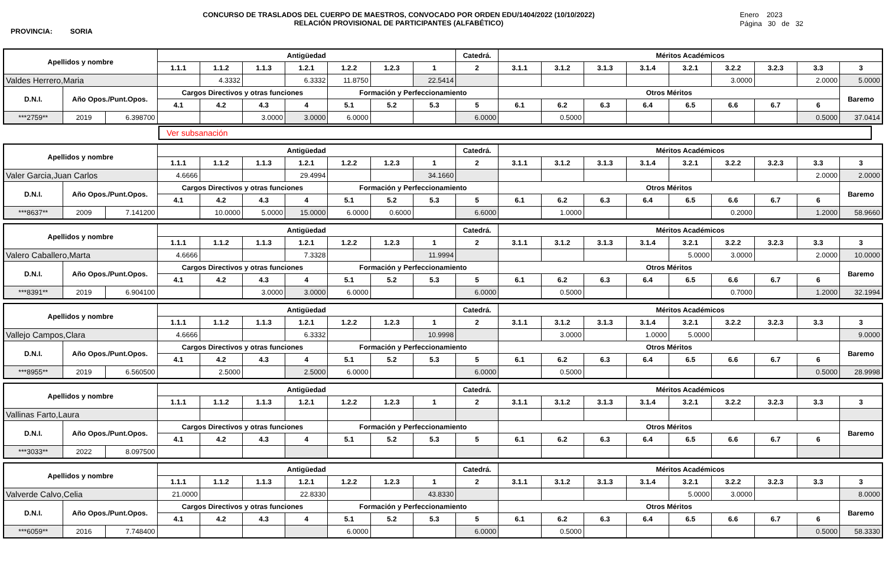CONCURSO DE TRASLADOS DEL CUERPO DE MAESTROS, CONVOCADO POR ORDEN EDU/1404/2022 (10/10/2022)
RELACIÓN PROVISIONAL DE PARTICIPANTES (ALFABÉTICO)
Enero 2023
Página 30 de 32
PROVINCIA: SORIA
| Apellidos y nombre | | | Antigüedad | | | | | | | Catedrá. | Méritos Académicos | | | | | | | | |
| --- | --- | --- | --- | --- | --- | --- | --- | --- | --- | --- | --- | --- | --- | --- | --- | --- | --- | --- | --- |
| | | | 1.1.1 | 1.1.2 | 1.1.3 | 1.2.1 | 1.2.2 | 1.2.3 | 1 | 2 | 3.1.1 | 3.1.2 | 3.1.3 | 3.1.4 | 3.2.1 | 3.2.2 | 3.2.3 | 3.3 | 3 |
| Valdes Herrero,Maria | | | | 4.3332 | | 6.3332 | 11.8750 | | 22.5414 | | | | | | | 3.0000 | | 2.0000 | 5.0000 |
| D.N.I. | Año Opos./Punt.Opos. | | Cargos Directivos y otras funciones | | | | Formación y Perfeccionamiento | | | | Otros Méritos | | | | | | | | Baremo |
| | | | 4.1 | 4.2 | 4.3 | 4 | 5.1 | 5.2 | 5.3 | 5 | 6.1 | 6.2 | 6.3 | 6.4 | 6.5 | 6.6 | 6.7 | 6 | |
| ***2759** | 2019 | 6.398700 | | | 3.0000 | 3.0000 | 6.0000 | | | 6.0000 | | 0.5000 | | | | | | 0.5000 | 37.0414 |
Ver subsanación
| Apellidos y nombre | | | Antigüedad | | | | | | | Catedrá. | Méritos Académicos | | | | | | | | |
| --- | --- | --- | --- | --- | --- | --- | --- | --- | --- | --- | --- | --- | --- | --- | --- | --- | --- | --- | --- |
| | | | 1.1.1 | 1.1.2 | 1.1.3 | 1.2.1 | 1.2.2 | 1.2.3 | 1 | 2 | 3.1.1 | 3.1.2 | 3.1.3 | 3.1.4 | 3.2.1 | 3.2.2 | 3.2.3 | 3.3 | 3 |
| Valer Garcia,Juan Carlos | | | 4.6666 | | | 29.4994 | | | 34.1660 | | | | | | | | | 2.0000 | 2.0000 |
| D.N.I. | Año Opos./Punt.Opos. | | Cargos Directivos y otras funciones | | | | Formación y Perfeccionamiento | | | | Otros Méritos | | | | | | | | Baremo |
| | | | 4.1 | 4.2 | 4.3 | 4 | 5.1 | 5.2 | 5.3 | 5 | 6.1 | 6.2 | 6.3 | 6.4 | 6.5 | 6.6 | 6.7 | 6 | |
| ***8637** | 2009 | 7.141200 | | 10.0000 | 5.0000 | 15.0000 | 6.0000 | 0.6000 | | 6.6000 | | 1.0000 | | | | 0.2000 | | 1.2000 | 58.9660 |
| Apellidos y nombre | | | Antigüedad | | | | | | | Catedrá. | Méritos Académicos | | | | | | | | |
| --- | --- | --- | --- | --- | --- | --- | --- | --- | --- | --- | --- | --- | --- | --- | --- | --- | --- | --- | --- |
| | | | 1.1.1 | 1.1.2 | 1.1.3 | 1.2.1 | 1.2.2 | 1.2.3 | 1 | 2 | 3.1.1 | 3.1.2 | 3.1.3 | 3.1.4 | 3.2.1 | 3.2.2 | 3.2.3 | 3.3 | 3 |
| Valero Caballero,Marta | | | 4.6666 | | | 7.3328 | | | 11.9994 | | | | | | 5.0000 | 3.0000 | | 2.0000 | 10.0000 |
| D.N.I. | Año Opos./Punt.Opos. | | Cargos Directivos y otras funciones | | | | Formación y Perfeccionamiento | | | | Otros Méritos | | | | | | | | Baremo |
| | | | 4.1 | 4.2 | 4.3 | 4 | 5.1 | 5.2 | 5.3 | 5 | 6.1 | 6.2 | 6.3 | 6.4 | 6.5 | 6.6 | 6.7 | 6 | |
| ***8391** | 2019 | 6.904100 | | | 3.0000 | 3.0000 | 6.0000 | | | 6.0000 | | 0.5000 | | | | 0.7000 | | 1.2000 | 32.1994 |
| Apellidos y nombre | | | Antigüedad | | | | | | | Catedrá. | Méritos Académicos | | | | | | | | |
| --- | --- | --- | --- | --- | --- | --- | --- | --- | --- | --- | --- | --- | --- | --- | --- | --- | --- | --- | --- |
| | | | 1.1.1 | 1.1.2 | 1.1.3 | 1.2.1 | 1.2.2 | 1.2.3 | 1 | 2 | 3.1.1 | 3.1.2 | 3.1.3 | 3.1.4 | 3.2.1 | 3.2.2 | 3.2.3 | 3.3 | 3 |
| Vallejo Campos,Clara | | | 4.6666 | | | 6.3332 | | | 10.9998 | | | 3.0000 | | 1.0000 | 5.0000 | | | | 9.0000 |
| D.N.I. | Año Opos./Punt.Opos. | | Cargos Directivos y otras funciones | | | | Formación y Perfeccionamiento | | | | Otros Méritos | | | | | | | | Baremo |
| | | | 4.1 | 4.2 | 4.3 | 4 | 5.1 | 5.2 | 5.3 | 5 | 6.1 | 6.2 | 6.3 | 6.4 | 6.5 | 6.6 | 6.7 | 6 | |
| ***8955** | 2019 | 6.560500 | | 2.5000 | | 2.5000 | 6.0000 | | | 6.0000 | | 0.5000 | | | | | | 0.5000 | 28.9998 |
| Apellidos y nombre | | | Antigüedad | | | | | | | Catedrá. | Méritos Académicos | | | | | | | | |
| --- | --- | --- | --- | --- | --- | --- | --- | --- | --- | --- | --- | --- | --- | --- | --- | --- | --- | --- | --- |
| | | | 1.1.1 | 1.1.2 | 1.1.3 | 1.2.1 | 1.2.2 | 1.2.3 | 1 | 2 | 3.1.1 | 3.1.2 | 3.1.3 | 3.1.4 | 3.2.1 | 3.2.2 | 3.2.3 | 3.3 | 3 |
| Vallinas Farto,Laura | | | | | | | | | | | | | | | | | | | |
| D.N.I. | Año Opos./Punt.Opos. | | Cargos Directivos y otras funciones | | | | Formación y Perfeccionamiento | | | | Otros Méritos | | | | | | | | Baremo |
| | | | 4.1 | 4.2 | 4.3 | 4 | 5.1 | 5.2 | 5.3 | 5 | 6.1 | 6.2 | 6.3 | 6.4 | 6.5 | 6.6 | 6.7 | 6 | |
| ***3033** | 2022 | 8.097500 | | | | | | | | | | | | | | | | | |
| Apellidos y nombre | | | Antigüedad | | | | | | | Catedrá. | Méritos Académicos | | | | | | | | |
| --- | --- | --- | --- | --- | --- | --- | --- | --- | --- | --- | --- | --- | --- | --- | --- | --- | --- | --- | --- |
| | | | 1.1.1 | 1.1.2 | 1.1.3 | 1.2.1 | 1.2.2 | 1.2.3 | 1 | 2 | 3.1.1 | 3.1.2 | 3.1.3 | 3.1.4 | 3.2.1 | 3.2.2 | 3.2.3 | 3.3 | 3 |
| Valverde Calvo,Celia | | | 21.0000 | | | 22.8330 | | | 43.8330 | | | | | | 5.0000 | 3.0000 | | | 8.0000 |
| D.N.I. | Año Opos./Punt.Opos. | | Cargos Directivos y otras funciones | | | | Formación y Perfeccionamiento | | | | Otros Méritos | | | | | | | | Baremo |
| | | | 4.1 | 4.2 | 4.3 | 4 | 5.1 | 5.2 | 5.3 | 5 | 6.1 | 6.2 | 6.3 | 6.4 | 6.5 | 6.6 | 6.7 | 6 | |
| ***6059** | 2016 | 7.748400 | | | | | 6.0000 | | | 6.0000 | | 0.5000 | | | | | | 0.5000 | 58.3330 |